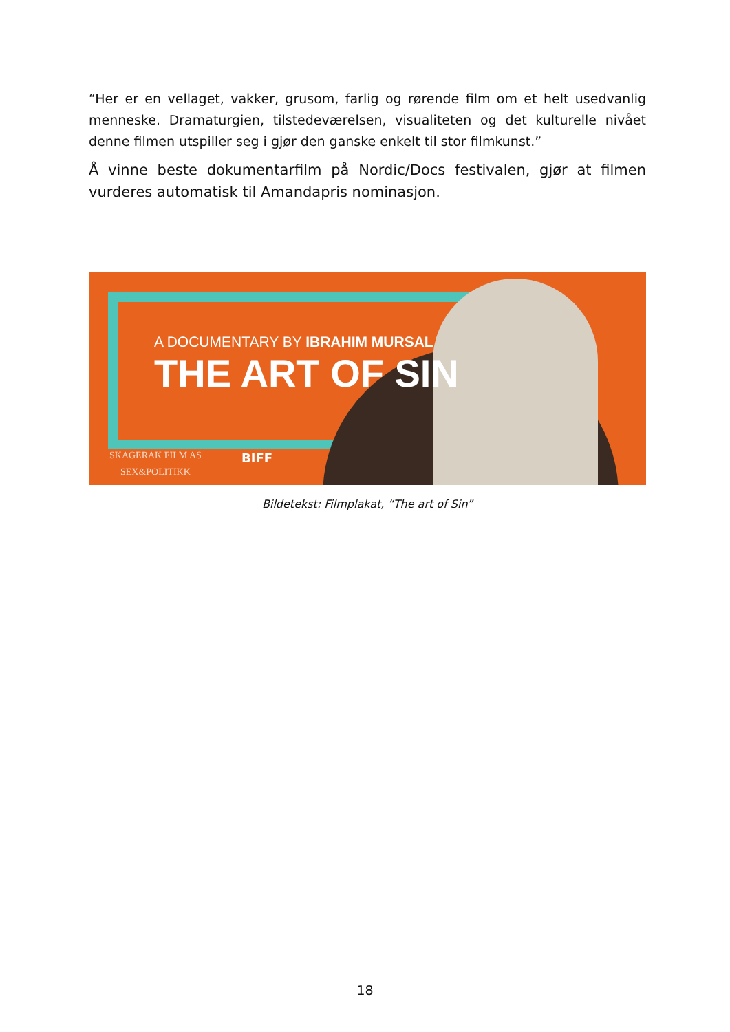“Her er en vellaget, vakker, grusom, farlig og rørende film om et helt usedvanlig menneske. Dramaturgien, tilstedeværelsen, visualiteten og det kulturelle nivået denne filmen utspiller seg i gjør den ganske enkelt til stor filmkunst.”
Å vinne beste dokumentarfilm på Nordic/Docs festivalen, gjør at filmen vurderes automatisk til Amandapris nominasjon.
A DOCUMENTARY BY IBRAHIM MURSAL
THE ART OF SIN
SKAGERAK FILM AS
SEX&POLITIKK
BIFF
Bildetekst: Filmplakat, “The art of Sin”
18